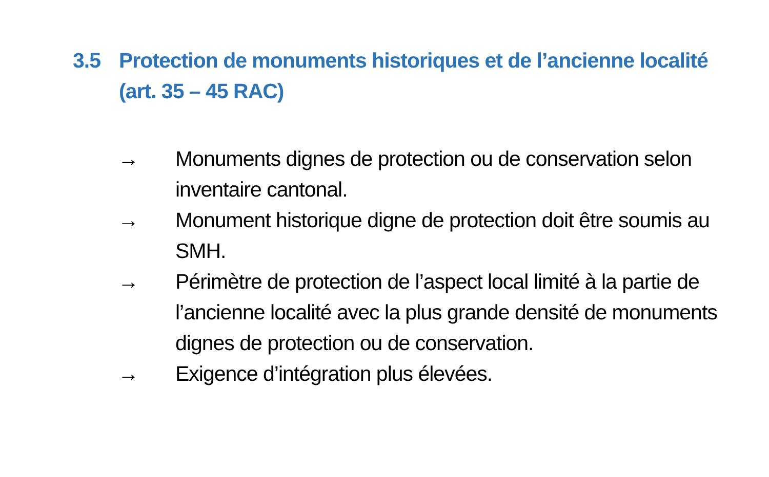3.5 Protection de monuments historiques et de l’ancienne localité (art. 35 – 45 RAC)
→ Monuments dignes de protection ou de conservation selon inventaire cantonal.
→ Monument historique digne de protection doit être soumis au SMH.
→ Périmètre de protection de l’aspect local limité à la partie de l’ancienne localité avec la plus grande densité de monuments dignes de protection ou de conservation.
→ Exigence d’intégration plus élevées.